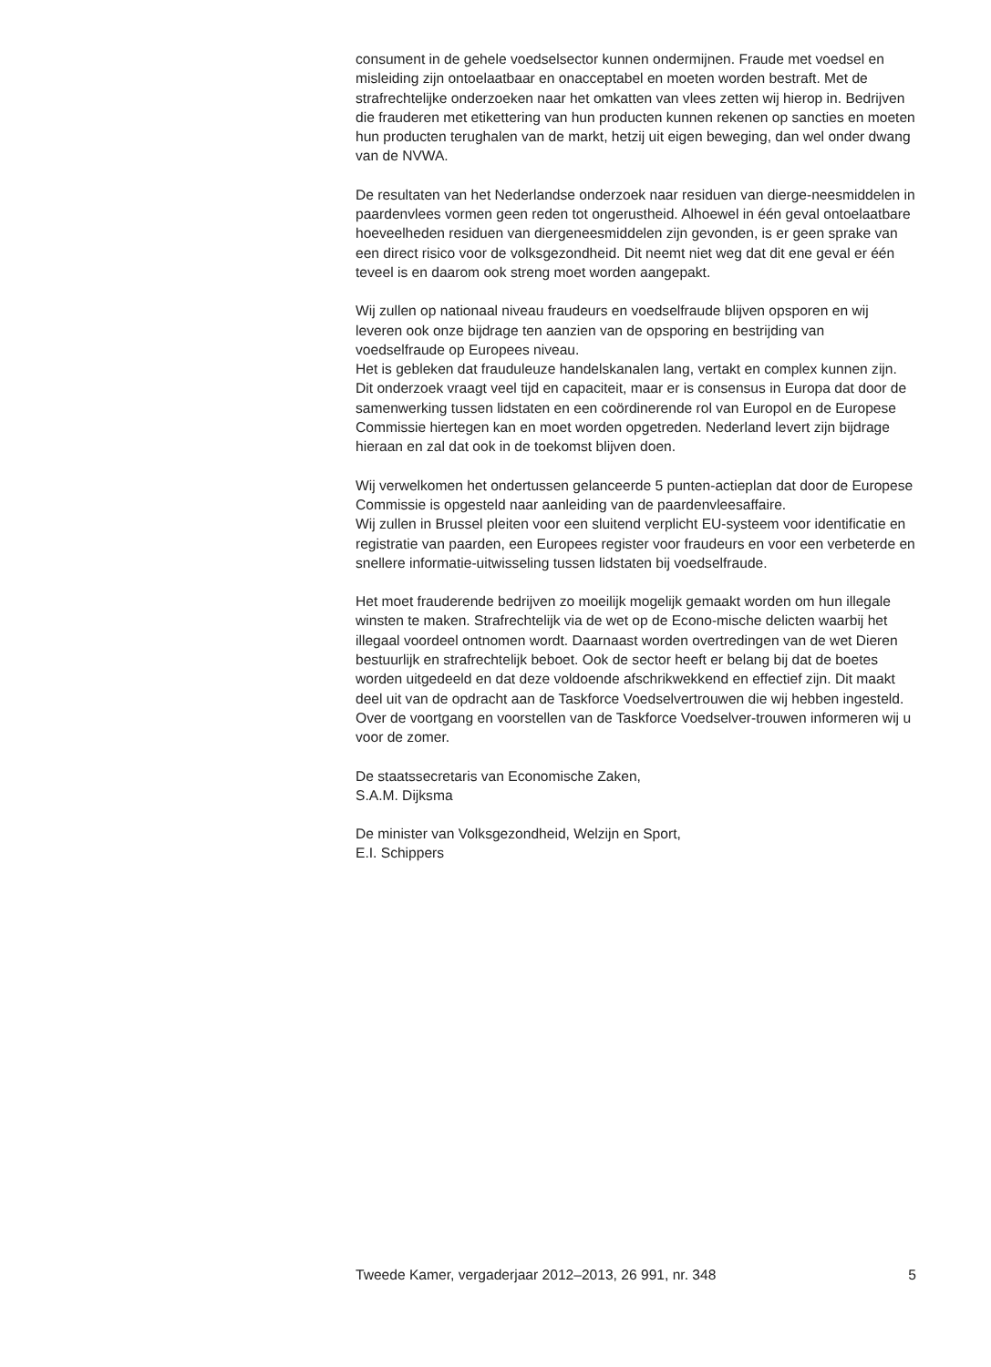consument in de gehele voedselsector kunnen ondermijnen. Fraude met voedsel en misleiding zijn ontoelaatbaar en onacceptabel en moeten worden bestraft. Met de strafrechtelijke onderzoeken naar het omkatten van vlees zetten wij hierop in. Bedrijven die frauderen met etikettering van hun producten kunnen rekenen op sancties en moeten hun producten terughalen van de markt, hetzij uit eigen beweging, dan wel onder dwang van de NVWA.
De resultaten van het Nederlandse onderzoek naar residuen van dierge-neesmiddelen in paardenvlees vormen geen reden tot ongerustheid. Alhoewel in één geval ontoelaatbare hoeveelheden residuen van diergeneesmiddelen zijn gevonden, is er geen sprake van een direct risico voor de volksgezondheid. Dit neemt niet weg dat dit ene geval er één teveel is en daarom ook streng moet worden aangepakt.
Wij zullen op nationaal niveau fraudeurs en voedselfraude blijven opsporen en wij leveren ook onze bijdrage ten aanzien van de opsporing en bestrijding van voedselfraude op Europees niveau.
Het is gebleken dat frauduleuze handelskanalen lang, vertakt en complex kunnen zijn. Dit onderzoek vraagt veel tijd en capaciteit, maar er is consensus in Europa dat door de samenwerking tussen lidstaten en een coördinerende rol van Europol en de Europese Commissie hiertegen kan en moet worden opgetreden. Nederland levert zijn bijdrage hieraan en zal dat ook in de toekomst blijven doen.
Wij verwelkomen het ondertussen gelanceerde 5 punten-actieplan dat door de Europese Commissie is opgesteld naar aanleiding van de paardenvleesaffaire.
Wij zullen in Brussel pleiten voor een sluitend verplicht EU-systeem voor identificatie en registratie van paarden, een Europees register voor fraudeurs en voor een verbeterde en snellere informatie-uitwisseling tussen lidstaten bij voedselfraude.
Het moet frauderende bedrijven zo moeilijk mogelijk gemaakt worden om hun illegale winsten te maken. Strafrechtelijk via de wet op de Econo-mische delicten waarbij het illegaal voordeel ontnomen wordt. Daarnaast worden overtredingen van de wet Dieren bestuurlijk en strafrechtelijk beboet. Ook de sector heeft er belang bij dat de boetes worden uitgedeeld en dat deze voldoende afschrikwekkend en effectief zijn. Dit maakt deel uit van de opdracht aan de Taskforce Voedselvertrouwen die wij hebben ingesteld. Over de voortgang en voorstellen van de Taskforce Voedselver-trouwen informeren wij u voor de zomer.
De staatssecretaris van Economische Zaken,
S.A.M. Dijksma
De minister van Volksgezondheid, Welzijn en Sport,
E.I. Schippers
Tweede Kamer, vergaderjaar 2012–2013, 26 991, nr. 348 5